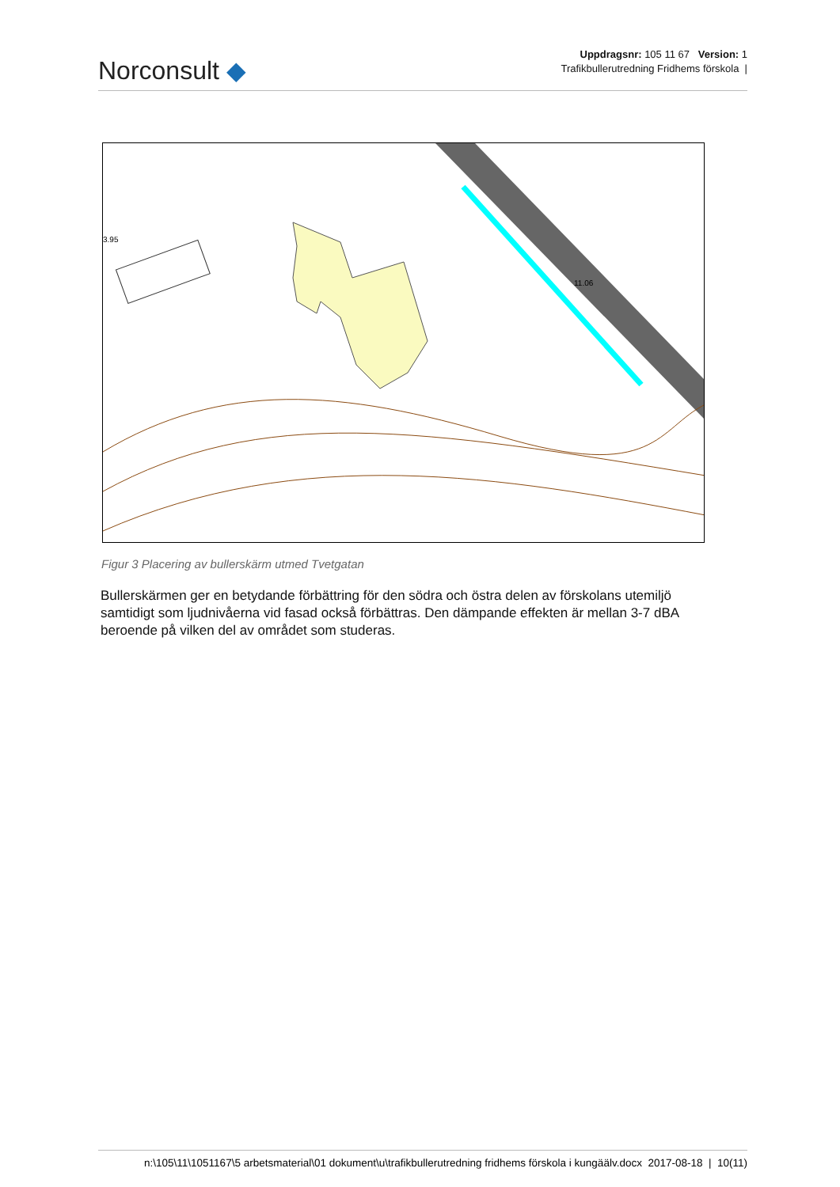Norconsult ◆
Uppdragsnr: 105 11 67 Version: 1
Trafikbullerutredning Fridhems förskola |
11.06
3.95
Figur 3 Placering av bullerskärm utmed Tvetgatan
Bullerskärmen ger en betydande förbättring för den södra och östra delen av förskolans utemiljö samtidigt som ljudnivåerna vid fasad också förbättras. Den dämpande effekten är mellan 3-7 dBA beroende på vilken del av området som studeras.
n:\105\11\1051167\5 arbetsmaterial\01 dokument\u\trafikbullerutredning fridhems förskola i kungäälv.docx 2017-08-18 | 10(11)